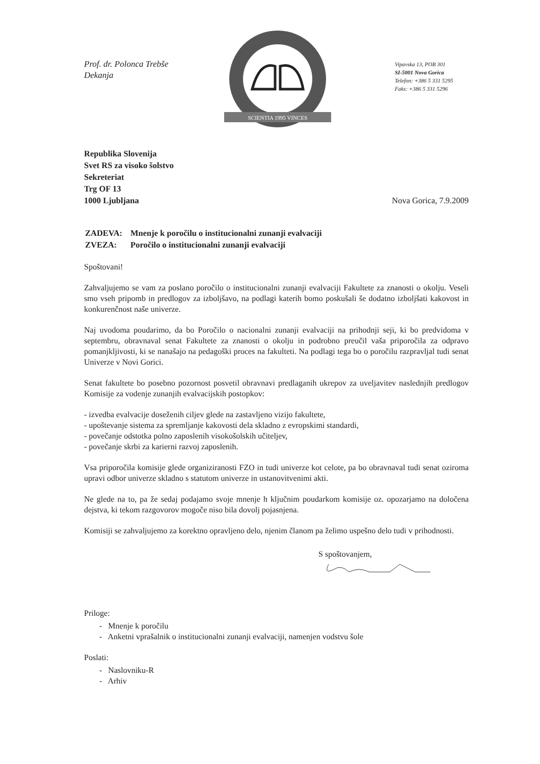Prof. dr. Polonca Trebše
Dekanja
SCIENTIA 1995 VINCES
Vipavska 13, POB 301
SI-5001 Nova Gorica
Telefon: +386 5 331 5295
Faks: +386 5 331 5296
Republika Slovenija
Svet RS za visoko šolstvo
Sekreteriat
Trg OF 13
1000 Ljubljana
Nova Gorica, 7.9.2009
| ZADEVA: | Mnenje k poročilu o institucionalni zunanji evalvaciji |
| ZVEZA: | Poročilo o institucionalni zunanji evalvaciji |
Spoštovani!
Zahvaljujemo se vam za poslano poročilo o institucionalni zunanji evalvaciji Fakultete za znanosti o okolju. Veseli smo vseh pripomb in predlogov za izboljšavo, na podlagi katerih bomo poskušali še dodatno izboljšati kakovost in konkurenčnost naše univerze.
Naj uvodoma poudarimo, da bo Poročilo o nacionalni zunanji evalvaciji na prihodnji seji, ki bo predvidoma v septembru, obravnaval senat Fakultete za znanosti o okolju in podrobno preučil vaša priporočila za odpravo pomanjkljivosti, ki se nanašajo na pedagoški proces na fakulteti. Na podlagi tega bo o poročilu razpravljal tudi senat Univerze v Novi Gorici.
Senat fakultete bo posebno pozornost posvetil obravnavi predlaganih ukrepov za uveljavitev naslednjih predlogov Komisije za vodenje zunanjih evalvacijskih postopkov:
- izvedba evalvacije doseženih ciljev glede na zastavljeno vizijo fakultete,
- upoštevanje sistema za spremljanje kakovosti dela skladno z evropskimi standardi,
- povečanje odstotka polno zaposlenih visokošolskih učiteljev,
- povečanje skrbi za karierni razvoj zaposlenih.
Vsa priporočila komisije glede organiziranosti FZO in tudi univerze kot celote, pa bo obravnaval tudi senat oziroma upravi odbor univerze skladno s statutom univerze in ustanovitvenimi akti.
Ne glede na to, pa že sedaj podajamo svoje mnenje h ključnim poudarkom komisije oz. opozarjamo na določena dejstva, ki tekom razgovorov mogoče niso bila dovolj pojasnjena.
Komisiji se zahvaljujemo za korektno opravljeno delo, njenim članom pa želimo uspešno delo tudi v prihodnosti.
S spoštovanjem,
Priloge:
- Mnenje k poročilu
- Anketni vprašalnik o institucionalni zunanji evalvaciji, namenjen vodstvu šole
Poslati:
- Naslovniku-R
- Arhiv